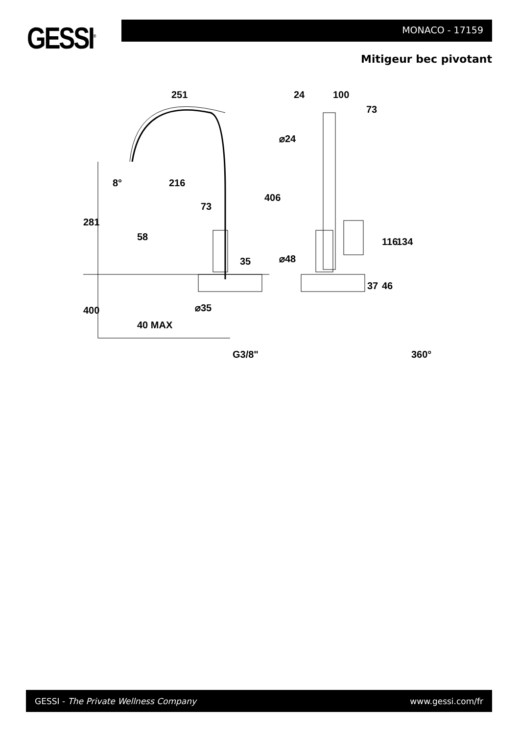GESSI<sup>®</sup> MONACO - 17159
Mitigeur bec pivotant
251
216
8°
73
35
⌀35
G3/8"
281
400
40 MAX
58
406
24
100
73
⌀24
⌀48
116
134
37
46
360°
GESSI - The Private Wellness Company www.gessi.com/fr